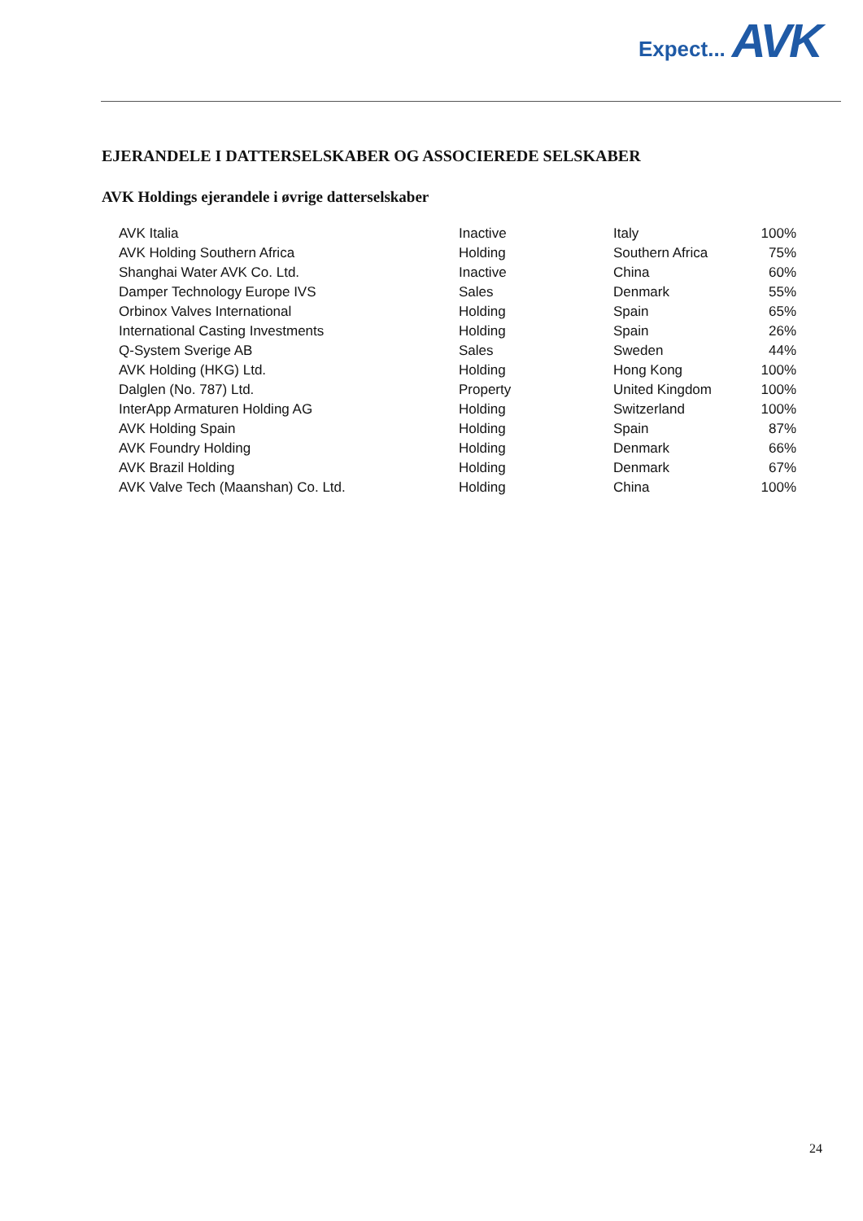Expect... AVK
EJERANDELE I DATTERSELSKABER OG ASSOCIEREDE SELSKABER
AVK Holdings ejerandele i øvrige datterselskaber
| AVK Italia | Inactive | Italy | 100% |
| AVK Holding Southern Africa | Holding | Southern Africa | 75% |
| Shanghai Water AVK Co. Ltd. | Inactive | China | 60% |
| Damper Technology Europe IVS | Sales | Denmark | 55% |
| Orbinox Valves International | Holding | Spain | 65% |
| International Casting Investments | Holding | Spain | 26% |
| Q-System Sverige AB | Sales | Sweden | 44% |
| AVK Holding (HKG) Ltd. | Holding | Hong Kong | 100% |
| Dalglen (No. 787) Ltd. | Property | United Kingdom | 100% |
| InterApp Armaturen Holding AG | Holding | Switzerland | 100% |
| AVK Holding Spain | Holding | Spain | 87% |
| AVK Foundry Holding | Holding | Denmark | 66% |
| AVK Brazil Holding | Holding | Denmark | 67% |
| AVK Valve Tech (Maanshan) Co. Ltd. | Holding | China | 100% |
24